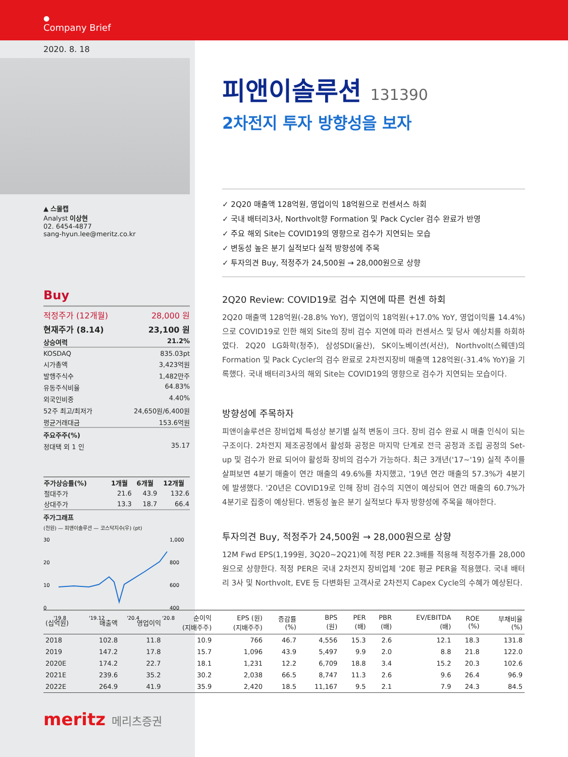●
Company Brief
2020. 8. 18
▲ 스몰캡
Analyst 이상현
02. 6454-4877
sang-hyun.lee@meritz.co.kr
Buy
적정주가 (12개월) 28,000 원
현재주가 (8.14) 23,100 원
상승여력 21.2%
KOSDAQ 835.03pt
시가총액 3,423억원
발행주식수 1,482만주
유동주식비율 64.83%
외국인비중 4.40%
52주 최고/최저가 24,650원/6,400원
평균거래대금 153.6억원
주요주주(%)
정대택 외 1 인 35.17
| 주가상승률(%) | 1개월 | 6개월 | 12개월 |
| --- | --- | --- | --- |
| 절대주가 | 21.6 | 43.9 | 132.6 |
| 상대주가 | 13.3 | 18.7 | 66.4 |
주가그래프
(천원) — 피앤이솔루션 — 코스닥지수(우) (pt)
30
20
10
0
1,000
800
600
400
'19.8
'19.12
'20.4
'20.8
피앤이솔루션 131390
2차전지 투자 방향성을 보자
✓ 2Q20 매출액 128억원, 영업이익 18억원으로 컨센서스 하회
✓ 국내 배터리3사, Northvolt향 Formation 및 Pack Cycler 검수 완료가 반영
✓ 주요 해외 Site는 COVID19의 영향으로 검수가 지연되는 모습
✓ 변동성 높은 분기 실적보다 실적 방향성에 주목
✓ 투자의견 Buy, 적정주가 24,500원 → 28,000원으로 상향
2Q20 Review: COVID19로 검수 지연에 따른 컨센 하회
2Q20 매출액 128억원(-28.8% YoY), 영업이익 18억원(+17.0% YoY, 영업이익률 14.4%)으로 COVID19로 인한 해외 Site의 장비 검수 지연에 따라 컨센서스 및 당사 예상치를 하회하였다. 2Q20 LG화학(청주), 삼성SDI(울산), SK이노베이션(서산), Northvolt(스웨덴)의 Formation 및 Pack Cycler의 검수 완료로 2차전지장비 매출액 128억원(-31.4% YoY)을 기록했다. 국내 배터리3사의 해외 Site는 COVID19의 영향으로 검수가 지연되는 모습이다.
방향성에 주목하자
피앤이솔루션은 장비업체 특성상 분기별 실적 변동이 크다. 장비 검수 완료 시 매출 인식이 되는 구조이다. 2차전지 제조공정에서 활성화 공정은 마지막 단계로 전극 공정과 조립 공정의 Set-up 및 검수가 완료 되어야 활성화 장비의 검수가 가능하다. 최근 3개년('17~'19) 실적 추이를 살펴보면 4분기 매출이 연간 매출의 49.6%를 차지했고, '19년 연간 매출의 57.3%가 4분기에 발생했다. '20년은 COVID19로 인해 장비 검수의 지연이 예상되어 연간 매출의 60.7%가 4분기로 집중이 예상된다. 변동성 높은 분기 실적보다 투자 방향성에 주목을 해야한다.
투자의견 Buy, 적정주가 24,500원 → 28,000원으로 상향
12M Fwd EPS(1,199원, 3Q20~2Q21)에 적정 PER 22.3배를 적용해 적정주가를 28,000원으로 상향한다. 적정 PER은 국내 2차전지 장비업체 '20E 평균 PER을 적용했다. 국내 배터리 3사 및 Northvolt, EVE 등 다변화된 고객사로 2차전지 Capex Cycle의 수혜가 예상된다.
| (십억원) | 매출액 | 영업이익 | 순이익 (지배주주) | EPS (원) (지배주주) | 증감률 (%) | BPS (원) | PER (배) | PBR (배) | EV/EBITDA (배) | ROE (%) | 부채비율 (%) |
| --- | --- | --- | --- | --- | --- | --- | --- | --- | --- | --- | --- |
| 2018 | 102.8 | 11.8 | 10.9 | 766 | 46.7 | 4,556 | 15.3 | 2.6 | 12.1 | 18.3 | 131.8 |
| 2019 | 147.2 | 17.8 | 15.7 | 1,096 | 43.9 | 5,497 | 9.9 | 2.0 | 8.8 | 21.8 | 122.0 |
| 2020E | 174.2 | 22.7 | 18.1 | 1,231 | 12.2 | 6,709 | 18.8 | 3.4 | 15.2 | 20.3 | 102.6 |
| 2021E | 239.6 | 35.2 | 30.2 | 2,038 | 66.5 | 8,747 | 11.3 | 2.6 | 9.6 | 26.4 | 96.9 |
| 2022E | 264.9 | 41.9 | 35.9 | 2,420 | 18.5 | 11,167 | 9.5 | 2.1 | 7.9 | 24.3 | 84.5 |
meritz 메리츠증권